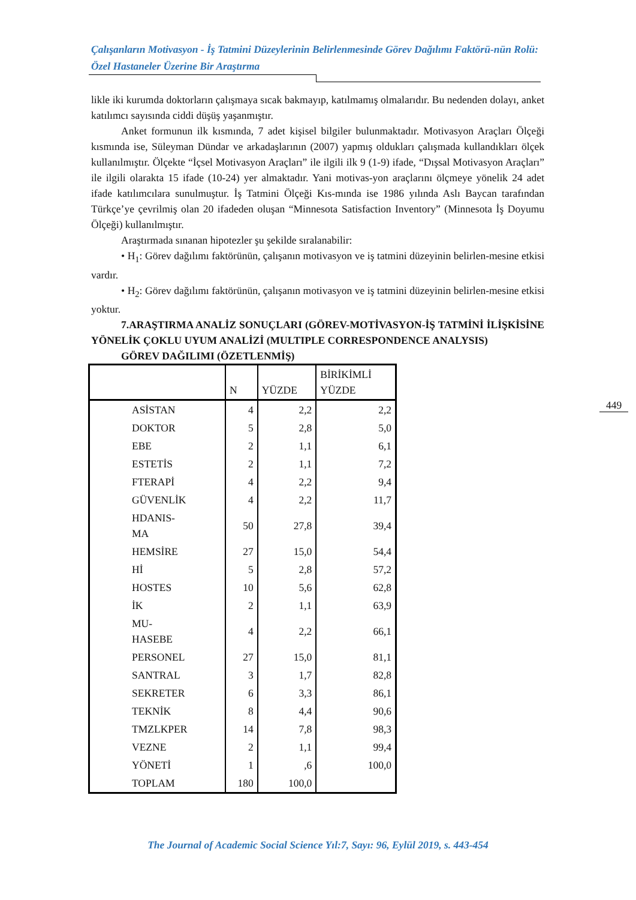Çalışanların Motivasyon - İş Tatmini Düzeylerinin Belirlenmesinde Görev Dağılımı Faktörü-nün Rolü: Özel Hastaneler Üzerine Bir Araştırma
likle iki kurumda doktorların çalışmaya sıcak bakmayıp, katılmamış olmalarıdır. Bu nedenden dolayı, anket katılımcı sayısında ciddi düşüş yaşanmıştır.
Anket formunun ilk kısmında, 7 adet kişisel bilgiler bulunmaktadır. Motivasyon Araçları Ölçeği kısmında ise, Süleyman Dündar ve arkadaşlarının (2007) yapmış oldukları çalışmada kullandıkları ölçek kullanılmıştır. Ölçekte “İçsel Motivasyon Araçları” ile ilgili ilk 9 (1-9) ifade, “Dışsal Motivasyon Araçları” ile ilgili olarakta 15 ifade (10-24) yer almaktadır. Yani motivas-yon araçlarını ölçmeye yönelik 24 adet ifade katılımcılara sunulmuştur. İş Tatmini Ölçeği Kıs-mında ise 1986 yılında Aslı Baycan tarafından Türkçe’ye çevrilmiş olan 20 ifadeden oluşan “Minnesota Satisfaction Inventory” (Minnesota İş Doyumu Ölçeği) kullanılmıştır.
Araştırmada sınanan hipotezler şu şekilde sıralanabilir:
• H<sub>1</sub>: Görev dağılımı faktörünün, çalışanın motivasyon ve iş tatmini düzeyinin belirlen-mesine etkisi vardır.
• H<sub>2</sub>: Görev dağılımı faktörünün, çalışanın motivasyon ve iş tatmini düzeyinin belirlen-mesine etkisi yoktur.
7.ARAŞTIRMA ANALİZ SONUÇLARI (GÖREV-MOTİVASYON-İŞ TATMİNİ İLİŞKİSİNE YÖNELİK ÇOKLU UYUM ANALİZİ (MULTIPLE CORRESPONDENCE ANALYSIS)
GÖREV DAĞILIMI (ÖZETLENMİŞ)
| | N | YÜZDE | BİRİKİMLİ YÜZDE |
| --- | --- | --- | --- |
| ASİSTAN | 4 | 2,2 | 2,2 |
| DOKTOR | 5 | 2,8 | 5,0 |
| EBE | 2 | 1,1 | 6,1 |
| ESTETİS | 2 | 1,1 | 7,2 |
| FTERAPİ | 4 | 2,2 | 9,4 |
| GÜVENLİK | 4 | 2,2 | 11,7 |
| HDANIS- MA | 50 | 27,8 | 39,4 |
| HEMSİRE | 27 | 15,0 | 54,4 |
| Hİ | 5 | 2,8 | 57,2 |
| HOSTES | 10 | 5,6 | 62,8 |
| İK | 2 | 1,1 | 63,9 |
| MU- HASEBE | 4 | 2,2 | 66,1 |
| PERSONEL | 27 | 15,0 | 81,1 |
| SANTRAL | 3 | 1,7 | 82,8 |
| SEKRETER | 6 | 3,3 | 86,1 |
| TEKNİK | 8 | 4,4 | 90,6 |
| TMZLKPER | 14 | 7,8 | 98,3 |
| VEZNE | 2 | 1,1 | 99,4 |
| YÖNETİ | 1 | ,6 | 100,0 |
| TOPLAM | 180 | 100,0 | |
449
The Journal of Academic Social Science Yıl:7, Sayı: 96, Eylül 2019, s. 443-454